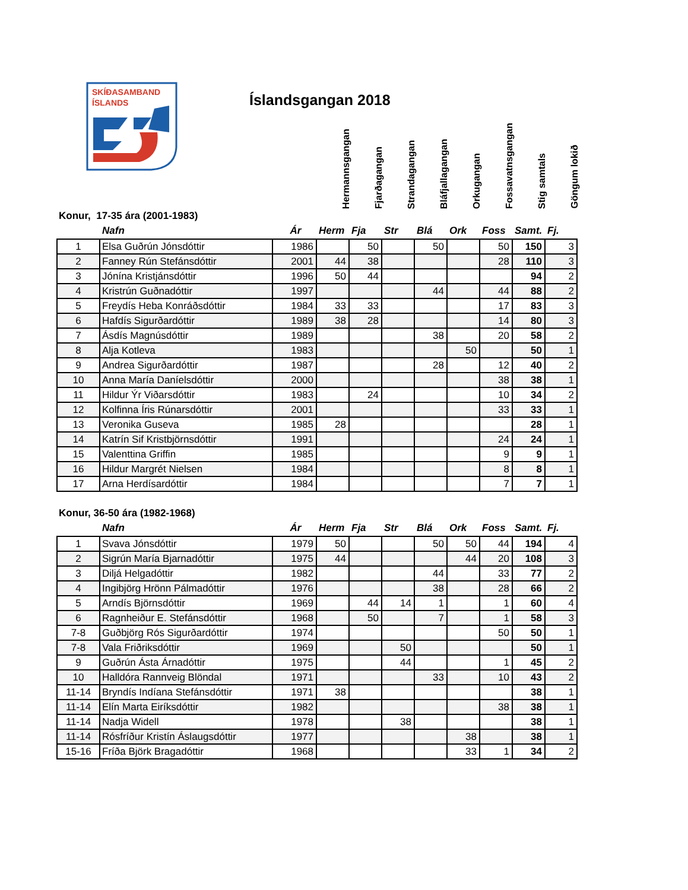SKÍÐASAMBAND
ÍSLANDS
Íslandsgangan 2018
Hermannsgangan
Fjarðagangan
Strandagangan
Bláfjallagangan
Orkugangan
Fossavatnsgangan
Stig samtals
Göngum lokið
Konur, 17-35 ára (2001-1983)
| | Nafn | Ár | Herm | Fja | Str | Blá | Ork | Foss | Samt. | Fj. |
| --- | --- | --- | --- | --- | --- | --- | --- | --- | --- | --- |
| 1 | Elsa Guðrún Jónsdóttir | 1986 | | 50 | | 50 | | 50 | 150 | 3 |
| 2 | Fanney Rún Stefánsdóttir | 2001 | 44 | 38 | | | | 28 | 110 | 3 |
| 3 | Jónína Kristjánsdóttir | 1996 | 50 | 44 | | | | | 94 | 2 |
| 4 | Kristrún Guðnadóttir | 1997 | | | | 44 | | 44 | 88 | 2 |
| 5 | Freydís Heba Konráðsdóttir | 1984 | 33 | 33 | | | | 17 | 83 | 3 |
| 6 | Hafdís Sigurðardóttir | 1989 | 38 | 28 | | | | 14 | 80 | 3 |
| 7 | Ásdís Magnúsdóttir | 1989 | | | | 38 | | 20 | 58 | 2 |
| 8 | Alja Kotleva | 1983 | | | | | 50 | | 50 | 1 |
| 9 | Andrea Sigurðardóttir | 1987 | | | | 28 | | 12 | 40 | 2 |
| 10 | Anna María Daníelsdóttir | 2000 | | | | | | 38 | 38 | 1 |
| 11 | Hildur Ýr Viðarsdóttir | 1983 | | 24 | | | | 10 | 34 | 2 |
| 12 | Kolfinna Íris Rúnarsdóttir | 2001 | | | | | | 33 | 33 | 1 |
| 13 | Veronika Guseva | 1985 | 28 | | | | | | 28 | 1 |
| 14 | Katrín Sif Kristbjörnsdóttir | 1991 | | | | | | 24 | 24 | 1 |
| 15 | Valenttina Griffin | 1985 | | | | | | 9 | 9 | 1 |
| 16 | Hildur Margrét Nielsen | 1984 | | | | | | 8 | 8 | 1 |
| 17 | Arna Herdísardóttir | 1984 | | | | | | 7 | 7 | 1 |
Konur, 36-50 ára (1982-1968)
| | Nafn | Ár | Herm | Fja | Str | Blá | Ork | Foss | Samt. | Fj. |
| --- | --- | --- | --- | --- | --- | --- | --- | --- | --- | --- |
| 1 | Svava Jónsdóttir | 1979 | 50 | | | 50 | 50 | 44 | 194 | 4 |
| 2 | Sigrún María Bjarnadóttir | 1975 | 44 | | | | 44 | 20 | 108 | 3 |
| 3 | Diljá Helgadóttir | 1982 | | | | 44 | | 33 | 77 | 2 |
| 4 | Ingibjörg Hrönn Pálmadóttir | 1976 | | | | 38 | | 28 | 66 | 2 |
| 5 | Arndís Björnsdóttir | 1969 | | 44 | 14 | 1 | | 1 | 60 | 4 |
| 6 | Ragnheiður E. Stefánsdóttir | 1968 | | 50 | | 7 | | 1 | 58 | 3 |
| 7-8 | Guðbjörg Rós Sigurðardóttir | 1974 | | | | | | 50 | 50 | 1 |
| 7-8 | Vala Friðriksdóttir | 1969 | | | 50 | | | | 50 | 1 |
| 9 | Guðrún Ásta Árnadóttir | 1975 | | | 44 | | | 1 | 45 | 2 |
| 10 | Halldóra Rannveig Blöndal | 1971 | | | | 33 | | 10 | 43 | 2 |
| 11-14 | Bryndís Indíana Stefánsdóttir | 1971 | 38 | | | | | | 38 | 1 |
| 11-14 | Elín Marta Eiríksdóttir | 1982 | | | | | | 38 | 38 | 1 |
| 11-14 | Nadja Widell | 1978 | | | 38 | | | | 38 | 1 |
| 11-14 | Rósfríður Kristín Áslaugsdóttir | 1977 | | | | | 38 | | 38 | 1 |
| 15-16 | Fríða Björk Bragadóttir | 1968 | | | | | 33 | 1 | 34 | 2 |